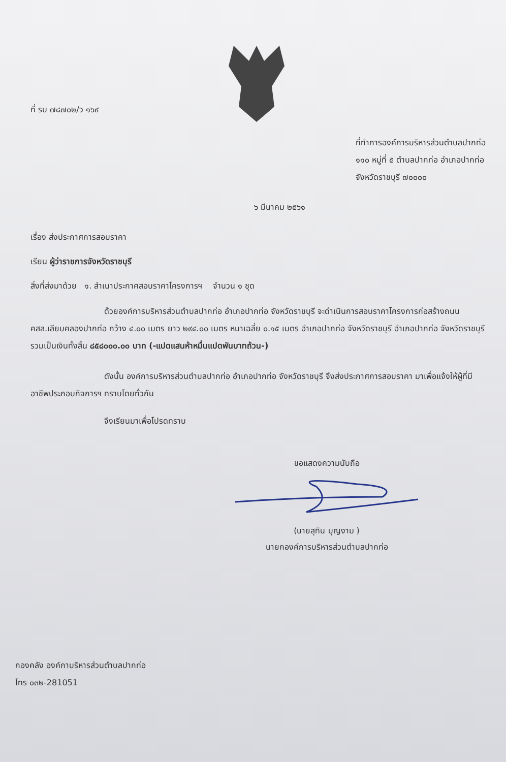ที่ รบ ๗๘๗๐๒/ว ๑๖๙
ที่ทำการองค์การบริหารส่วนตำบลปากท่อ
๑๑๐ หมู่ที่ ๕ ตำบลปากท่อ อำเภอปากท่อ
จังหวัดราชบุรี ๗๐๐๐๐
๖ มีนาคม ๒๕๖๑
เรื่อง ส่งประกาศการสอบราคา
เรียน ผู้ว่าราชการจังหวัดราชบุรี
สิ่งที่ส่งมาด้วย ๑. สำเนาประกาศสอบราคาโครงการฯ จำนวน ๑ ชุด
ด้วยองค์การบริหารส่วนตำบลปากท่อ อำเภอปากท่อ จังหวัดราชบุรี จะดำเนินการสอบราคาโครงการก่อสร้างถนน คสล.เลียบคลองปากท่อ กว้าง ๔.๐๐ เมตร ยาว ๒๙๔.๐๐ เมตร หนาเฉลี่ย ๐.๑๕ เมตร อำเภอปากท่อ จังหวัดราชบุรี อำเภอปากท่อ จังหวัดราชบุรี รวมเป็นเงินทั้งสิ้น ๘๕๘๐๐๐.๐๐ บาท (-แปดแสนห้าหมื่นแปดพันบาทถ้วน-)
ดังนั้น องค์การบริหารส่วนตำบลปากท่อ อำเภอปากท่อ จังหวัดราชบุรี จึงส่งประกาศการสอบราคา มาเพื่อแจ้งให้ผู้ที่มีอาชีพประกอบกิจการฯ ทราบโดยทั่วกัน
จึงเรียนมาเพื่อโปรดทราบ
ขอแสดงความนับถือ
(นายสุทิน บุญงาม )
นายกองค์การบริหารส่วนตำบลปากท่อ
กองคลัง องค์กาบริหารส่วนตำบลปากท่อ
โทร ๐๓๒-281051